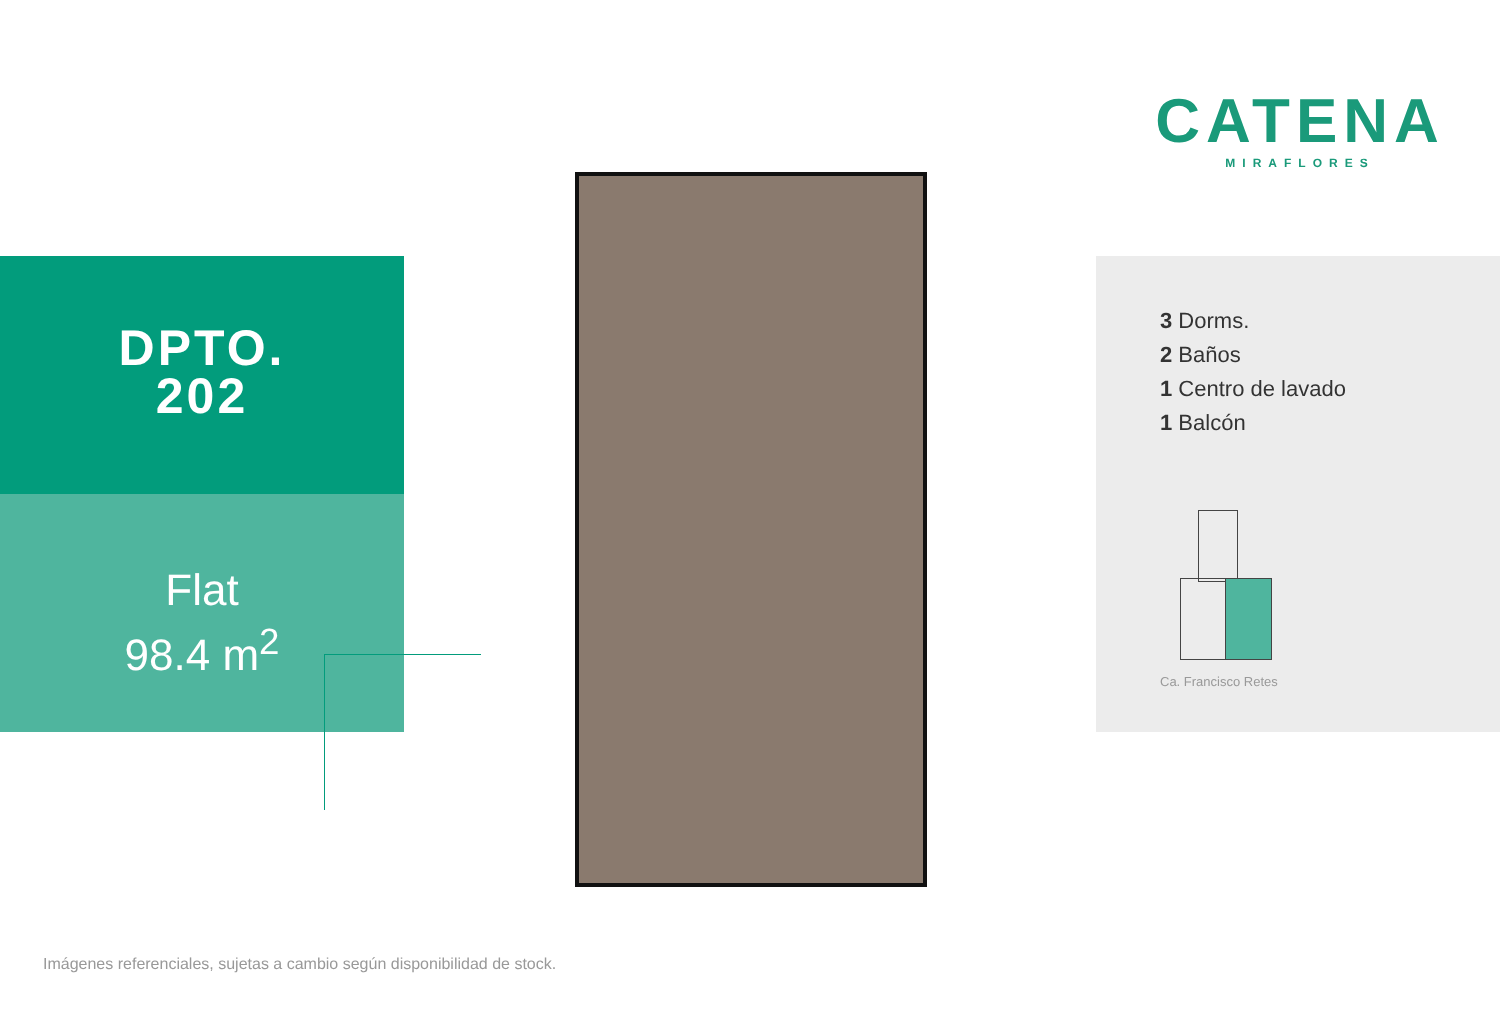CATENA
MIRAFLORES
DPTO.
202
Flat
98.4 m<sup>2</sup>
3 Dorms.
2 Baños
1 Centro de lavado
1 Balcón
Ca. Francisco Retes
Imágenes referenciales, sujetas a cambio según disponibilidad de stock.